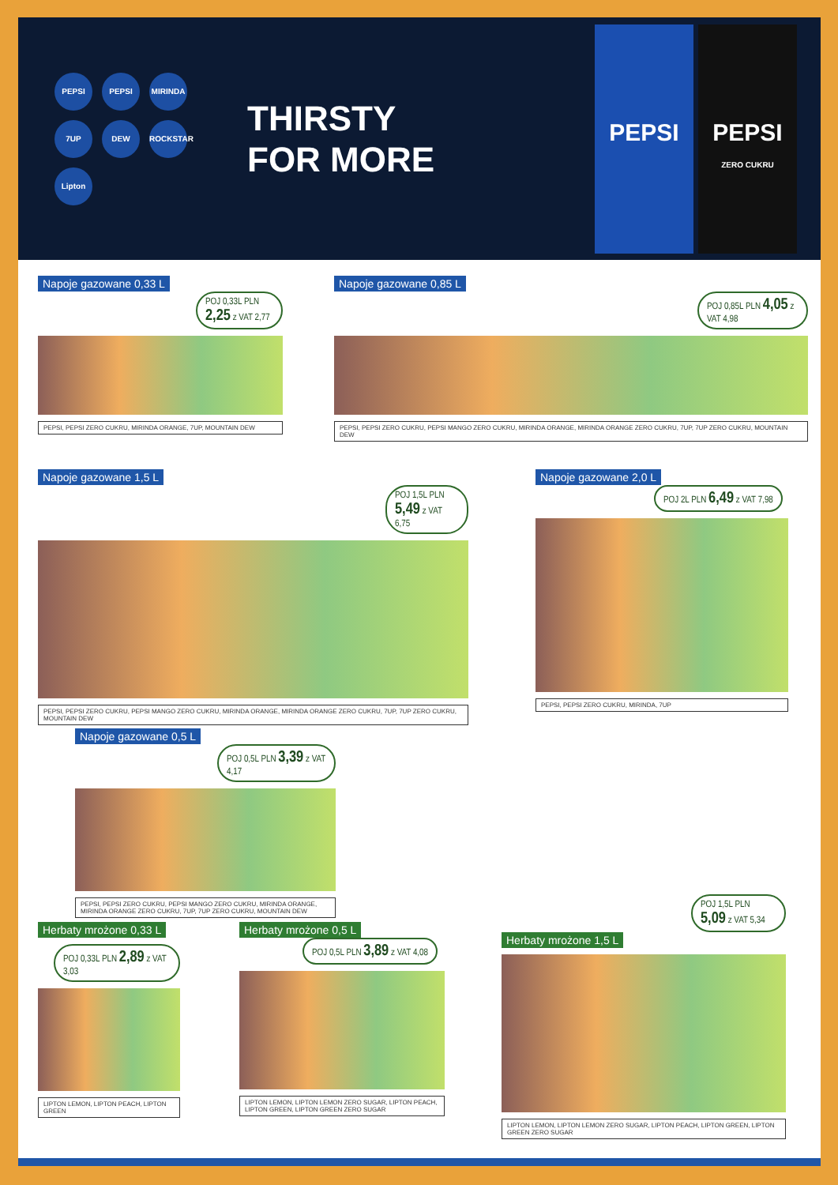PEPSI PEPSI MIRINDA 7UP DEW ROCKSTAR Lipton
THIRSTY
FOR MORE
PEPSI PEPSI
ZERO CUKRU
Napoje gazowane 0,33 L
POJ 0,33L PLN 2,25 z VAT 2,77
PEPSI, PEPSI ZERO CUKRU, MIRINDA ORANGE, 7UP, MOUNTAIN DEW
Napoje gazowane 0,85 L
POJ 0,85L PLN 4,05 z VAT 4,98
PEPSI, PEPSI ZERO CUKRU, PEPSI MANGO ZERO CUKRU, MIRINDA ORANGE, MIRINDA ORANGE ZERO CUKRU, 7UP, 7UP ZERO CUKRU, MOUNTAIN DEW
Napoje gazowane 1,5 L
POJ 1,5L PLN 5,49 z VAT 6,75
PEPSI, PEPSI ZERO CUKRU, PEPSI MANGO ZERO CUKRU, MIRINDA ORANGE, MIRINDA ORANGE ZERO CUKRU, 7UP, 7UP ZERO CUKRU, MOUNTAIN DEW
Napoje gazowane 2,0 L
POJ 2L PLN 6,49 z VAT 7,98
PEPSI, PEPSI ZERO CUKRU, MIRINDA, 7UP
Napoje gazowane 0,5 L
POJ 0,5L PLN 3,39 z VAT 4,17
PEPSI, PEPSI ZERO CUKRU, PEPSI MANGO ZERO CUKRU, MIRINDA ORANGE, MIRINDA ORANGE ZERO CUKRU, 7UP, 7UP ZERO CUKRU, MOUNTAIN DEW
Herbaty mrożone 0,33 L
POJ 0,33L PLN 2,89 z VAT 3,03
LIPTON LEMON, LIPTON PEACH, LIPTON GREEN
Herbaty mrożone 0,5 L
POJ 0,5L PLN 3,89 z VAT 4,08
LIPTON LEMON, LIPTON LEMON ZERO SUGAR, LIPTON PEACH, LIPTON GREEN, LIPTON GREEN ZERO SUGAR
POJ 1,5L PLN 5,09 z VAT 5,34
Herbaty mrożone 1,5 L
LIPTON LEMON, LIPTON LEMON ZERO SUGAR, LIPTON PEACH, LIPTON GREEN, LIPTON GREEN ZERO SUGAR